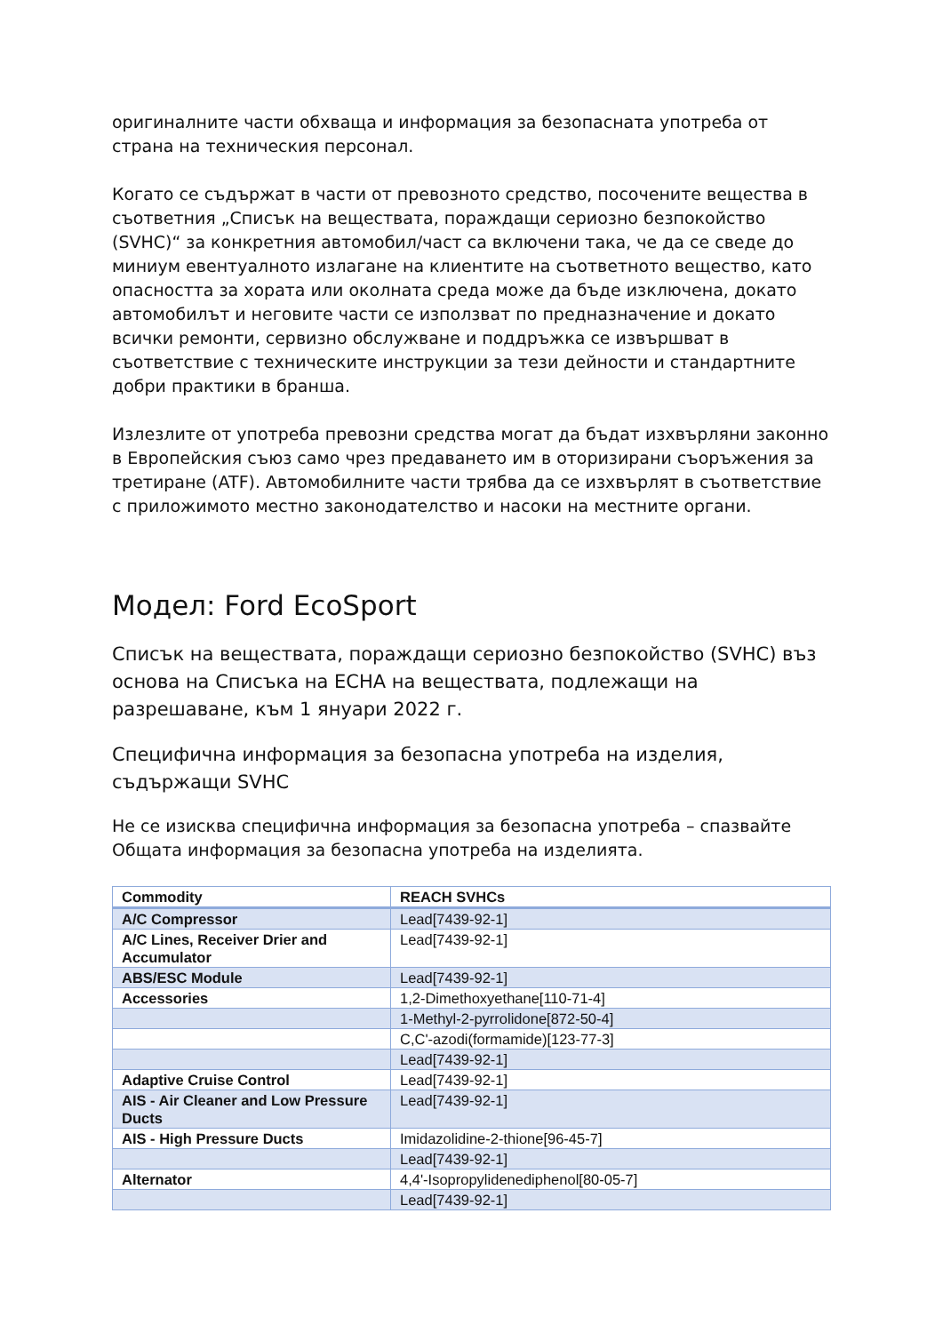оригиналните части обхваща и информация за безопасната употреба от страна на техническия персонал.
Когато се съдържат в части от превозното средство, посочените вещества в съответния „Списък на веществата, пораждащи сериозно безпокойство (SVHC)“ за конкретния автомобил/част са включени така, че да се сведе до миниум евентуалното излагане на клиентите на съответното вещество, като опасността за хората или околната среда може да бъде изключена, докато автомобилът и неговите части се използват по предназначение и докато всички ремонти, сервизно обслужване и поддръжка се извършват в съответствие с техническите инструкции за тези дейности и стандартните добри практики в бранша.
Излезлите от употреба превозни средства могат да бъдат изхвърляни законно в Европейския съюз само чрез предаването им в оторизирани съоръжения за третиране (ATF). Автомобилните части трябва да се изхвърлят в съответствие с приложимото местно законодателство и насоки на местните органи.
Модел: Ford EcoSport
Списък на веществата, пораждащи сериозно безпокойство (SVHC) въз основа на Списъка на ECHA на веществата, подлежащи на разрешаване, към 1 януари 2022 г.
Специфична информация за безопасна употреба на изделия, съдържащи SVHC
Не се изисква специфична информация за безопасна употреба – спазвайте Общата информация за безопасна употреба на изделията.
| Commodity | REACH SVHCs |
| --- | --- |
| A/C Compressor | Lead[7439-92-1] |
| A/C Lines, Receiver Drier and Accumulator | Lead[7439-92-1] |
| ABS/ESC Module | Lead[7439-92-1] |
| Accessories | 1,2-Dimethoxyethane[110-71-4] |
| | 1-Methyl-2-pyrrolidone[872-50-4] |
| | C,C'-azodi(formamide)[123-77-3] |
| | Lead[7439-92-1] |
| Adaptive Cruise Control | Lead[7439-92-1] |
| AIS - Air Cleaner and Low Pressure Ducts | Lead[7439-92-1] |
| AIS - High Pressure Ducts | Imidazolidine-2-thione[96-45-7] |
| | Lead[7439-92-1] |
| Alternator | 4,4'-Isopropylidenediphenol[80-05-7] |
| | Lead[7439-92-1] |